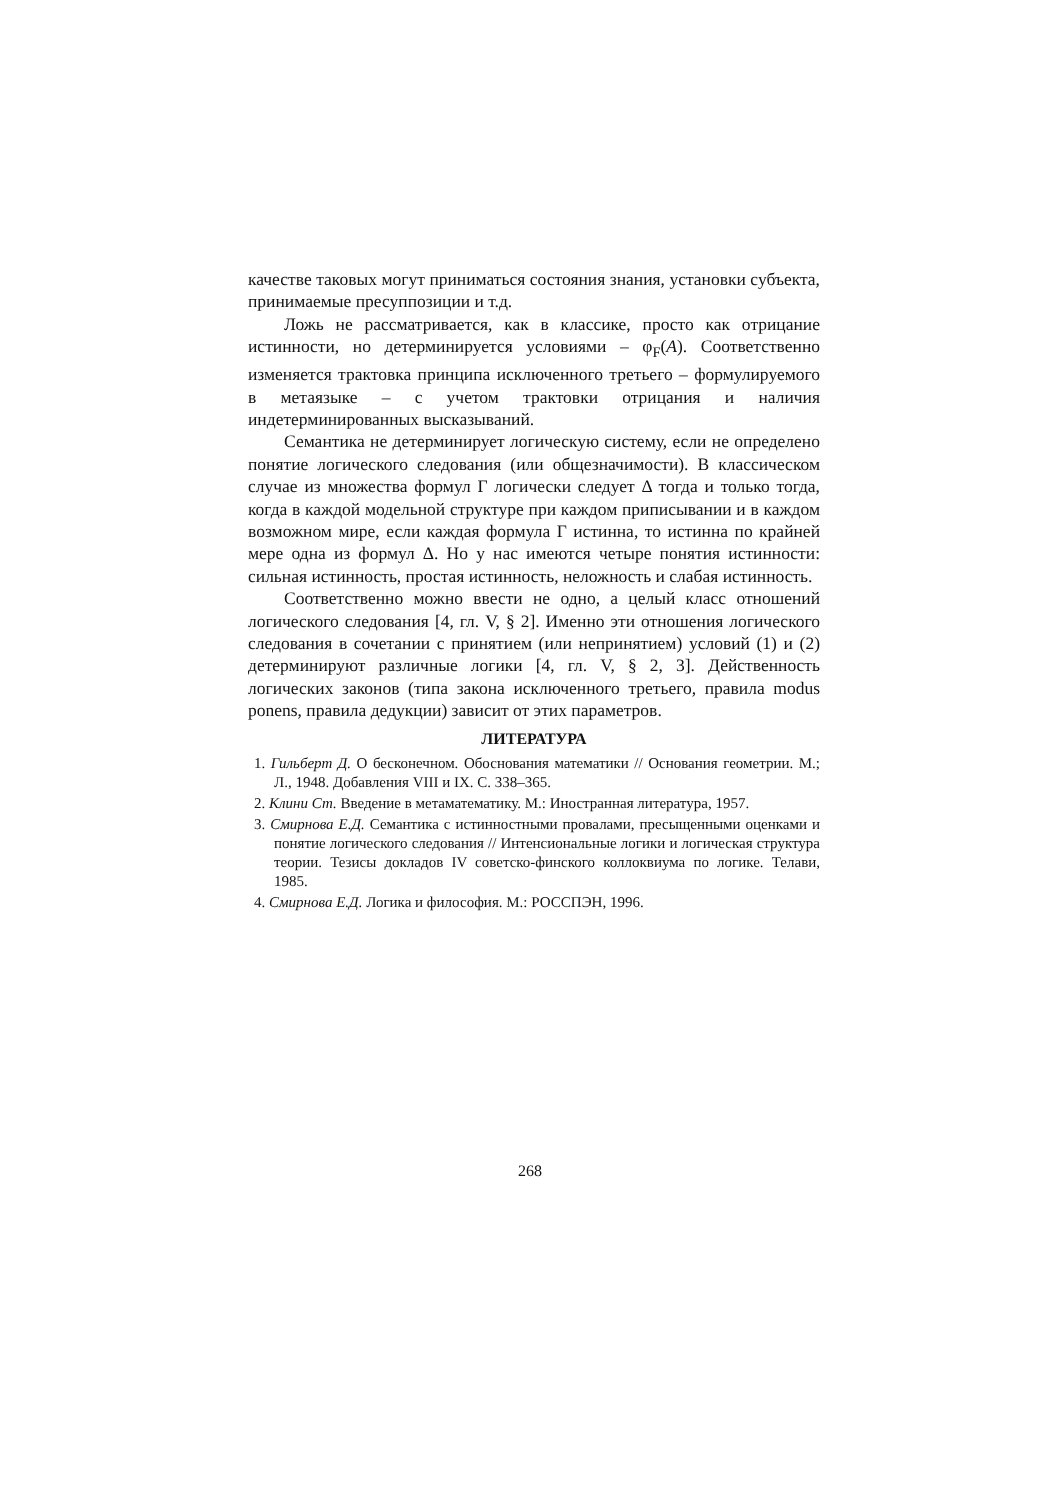качестве таковых могут приниматься состояния знания, установки субъекта, принимаемые пресуппозиции и т.д.
Ложь не рассматривается, как в классике, просто как отрицание истинности, но детерминируется условиями – φ<sub>F</sub>(A). Соответственно изменяется трактовка принципа исключенного третьего – формулируемого в метаязыке – с учетом трактовки отрицания и наличия индетерминированных высказываний.
Семантика не детерминирует логическую систему, если не определено понятие логического следования (или общезначимости). В классическом случае из множества формул Γ логически следует Δ тогда и только тогда, когда в каждой модельной структуре при каждом приписывании и в каждом возможном мире, если каждая формула Γ истинна, то истинна по крайней мере одна из формул Δ. Но у нас имеются четыре понятия истинности: сильная истинность, простая истинность, неложность и слабая истинность.
Соответственно можно ввести не одно, а целый класс отношений логического следования [4, гл. V, § 2]. Именно эти отношения логического следования в сочетании с принятием (или непринятием) условий (1) и (2) детерминируют различные логики [4, гл. V, § 2, 3]. Действенность логических законов (типа закона исключенного третьего, правила modus ponens, правила дедукции) зависит от этих параметров.
ЛИТЕРАТУРА
1. Гильберт Д. О бесконечном. Обоснования математики // Основания геометрии. М.; Л., 1948. Добавления VIII и IX. С. 338–365.
2. Клини Ст. Введение в метаматематику. М.: Иностранная литература, 1957.
3. Смирнова Е.Д. Семантика с истинностными провалами, пресыщенными оценками и понятие логического следования // Интенсиональные логики и логическая структура теории. Тезисы докладов IV советско-финского коллоквиума по логике. Телави, 1985.
4. Смирнова Е.Д. Логика и философия. М.: РОССПЭН, 1996.
268